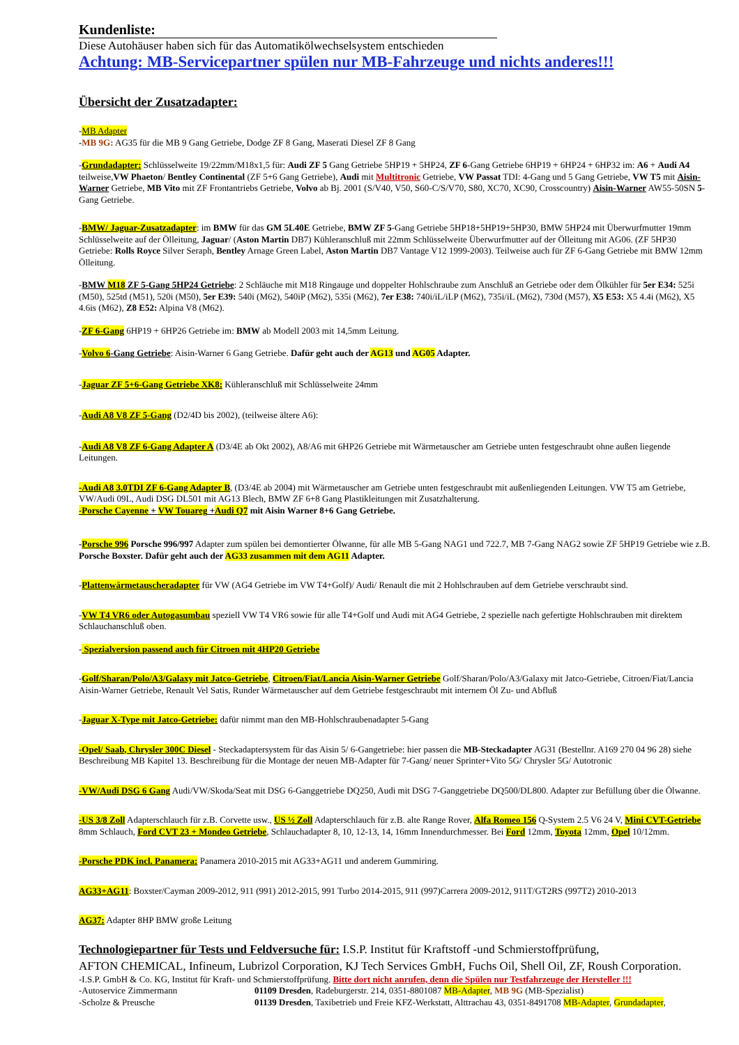Kundenliste:
Diese Autohäuser haben sich für das Automatikölwechselsystem entschieden
Achtung: MB-Servicepartner spülen nur MB-Fahrzeuge und nichts anderes!!!
Übersicht der Zusatzadapter:
-MB Adapter
-MB 9G: AG35 für die MB 9 Gang Getriebe, Dodge ZF 8 Gang, Maserati Diesel ZF 8 Gang
-Grundadapter: Schlüsselweite 19/22mm/M18x1,5 für: Audi ZF 5 Gang Getriebe 5HP19 + 5HP24, ZF 6-Gang Getriebe 6HP19 + 6HP24 + 6HP32 im: A6 + Audi A4 teilweise,VW Phaeton/ Bentley Continental (ZF 5+6 Gang Getriebe), Audi mit Multitronic Getriebe, VW Passat TDI: 4-Gang und 5 Gang Getriebe, VW T5 mit Aisin-Warner Getriebe, MB Vito mit ZF Frontantriebs Getriebe, Volvo ab Bj. 2001 (S/V40, V50, S60-C/S/V70, S80, XC70, XC90, Crosscountry) Aisin-Warner AW55-50SN 5-Gang Getriebe.
-BMW/ Jaguar-Zusatzadapter: im BMW für das GM 5L40E Getriebe, BMW ZF 5-Gang Getriebe 5HP18+5HP19+5HP30, BMW 5HP24 mit Überwurfmutter 19mm Schlüsselweite auf der Ölleitung, Jaguar/ (Aston Martin DB7) Kühleranschluß mit 22mm Schlüsselweite Überwurfmutter auf der Ölleitung mit AG06. (ZF 5HP30 Getriebe: Rolls Royce Silver Seraph, Bentley Arnage Green Label, Aston Martin DB7 Vantage V12 1999-2003). Teilweise auch für ZF 6-Gang Getriebe mit BMW 12mm Ölleitung.
-BMW M18 ZF 5-Gang 5HP24 Getriebe: 2 Schläuche mit M18 Ringauge und doppelter Hohlschraube zum Anschluß an Getriebe oder dem Ölkühler für 5er E34: 525i (M50), 525td (M51), 520i (M50), 5er E39: 540i (M62), 540iP (M62), 535i (M62), 7er E38: 740i/iL/iLP (M62), 735i/iL (M62), 730d (M57), X5 E53: X5 4.4i (M62), X5 4.6is (M62), Z8 E52: Alpina V8 (M62).
-ZF 6-Gang 6HP19 + 6HP26 Getriebe im: BMW ab Modell 2003 mit 14,5mm Leitung.
-Volvo 6-Gang Getriebe: Aisin-Warner 6 Gang Getriebe. Dafür geht auch der AG13 und AG05 Adapter.
-Jaguar ZF 5+6-Gang Getriebe XK8: Kühleranschluß mit Schlüsselweite 24mm
-Audi A8 V8 ZF 5-Gang (D2/4D bis 2002), (teilweise ältere A6):
-Audi A8 V8 ZF 6-Gang Adapter A (D3/4E ab Okt 2002), A8/A6 mit 6HP26 Getriebe mit Wärmetauscher am Getriebe unten festgeschraubt ohne außen liegende Leitungen.
-Audi A8 3.0TDI ZF 6-Gang Adapter B, (D3/4E ab 2004) mit Wärmetauscher am Getriebe unten festgeschraubt mit außenliegenden Leitungen. VW T5 am Getriebe, VW/Audi 09L, Audi DSG DL501 mit AG13 Blech, BMW ZF 6+8 Gang Plastikleitungen mit Zusatzhalterung.
-Porsche Cayenne + VW Touareg +Audi Q7 mit Aisin Warner 8+6 Gang Getriebe.
-Porsche 996 Porsche 996/997 Adapter zum spülen bei demontierter Ölwanne, für alle MB 5-Gang NAG1 und 722.7, MB 7-Gang NAG2 sowie ZF 5HP19 Getriebe wie z.B. Porsche Boxster. Dafür geht auch der AG33 zusammen mit dem AG11 Adapter.
-Plattenwärmetauscheradapter für VW (AG4 Getriebe im VW T4+Golf)/ Audi/ Renault die mit 2 Hohlschrauben auf dem Getriebe verschraubt sind.
-VW T4 VR6 oder Autogasumbau speziell VW T4 VR6 sowie für alle T4+Golf und Audi mit AG4 Getriebe, 2 spezielle nach gefertigte Hohlschrauben mit direktem Schlauchanschluß oben.
- Spezialversion passend auch für Citroen mit 4HP20 Getriebe
-Golf/Sharan/Polo/A3/Galaxy mit Jatco-Getriebe, Citroen/Fiat/Lancia Aisin-Warner Getriebe Golf/Sharan/Polo/A3/Galaxy mit Jatco-Getriebe, Citroen/Fiat/Lancia Aisin-Warner Getriebe, Renault Vel Satis, Runder Wärmetauscher auf dem Getriebe festgeschraubt mit internem Öl Zu- und Abfluß
-Jaguar X-Type mit Jatco-Getriebe: dafür nimmt man den MB-Hohlschraubenadapter 5-Gang
-Opel/ Saab, Chrysler 300C Diesel - Steckadaptersystem für das Aisin 5/ 6-Gangetriebe: hier passen die MB-Steckadapter AG31 (Bestellnr. A169 270 04 96 28) siehe Beschreibung MB Kapitel 13. Beschreibung für die Montage der neuen MB-Adapter für 7-Gang/ neuer Sprinter+Vito 5G/ Chrysler 5G/ Autotronic
-VW/Audi DSG 6 Gang Audi/VW/Skoda/Seat mit DSG 6-Ganggetriebe DQ250, Audi mit DSG 7-Ganggetriebe DQ500/DL800. Adapter zur Befüllung über die Ölwanne.
-US 3/8 Zoll Adapterschlauch für z.B. Corvette usw., US ½ Zoll Adapterschlauch für z.B. alte Range Rover, Alfa Romeo 156 Q-System 2.5 V6 24 V, Mini CVT-Getriebe 8mm Schlauch, Ford CVT 23 + Mondeo Getriebe, Schlauchadapter 8, 10, 12-13, 14, 16mm Innendurchmesser. Bei Ford 12mm, Toyota 12mm, Opel 10/12mm.
-Porsche PDK incl. Panamera: Panamera 2010-2015 mit AG33+AG11 und anderem Gummiring.
AG33+AG11: Boxster/Cayman 2009-2012, 911 (991) 2012-2015, 991 Turbo 2014-2015, 911 (997)Carrera 2009-2012, 911T/GT2RS (997T2) 2010-2013
AG37: Adapter 8HP BMW große Leitung
Technologiepartner für Tests und Feldversuche für: I.S.P. Institut für Kraftstoff -und Schmierstoffprüfung,
AFTON CHEMICAL, Infineum, Lubrizol Corporation, KJ Tech Services GmbH, Fuchs Oil, Shell Oil, ZF, Roush Corporation.
-I.S.P. GmbH & Co. KG, Institut für Kraft- und Schmierstoffprüfung. Bitte dort nicht anrufen, denn die Spülen nur Testfahrzeuge der Hersteller !!!
-Autoservice Zimmermann 01109 Dresden, Radeburgerstr. 214, 0351-8801087 MB-Adapter, MB 9G (MB-Spezialist)
-Scholze & Preusche 01139 Dresden, Taxibetrieb und Freie KFZ-Werkstatt, Alttrachau 43, 0351-8491708 MB-Adapter, Grundadapter,